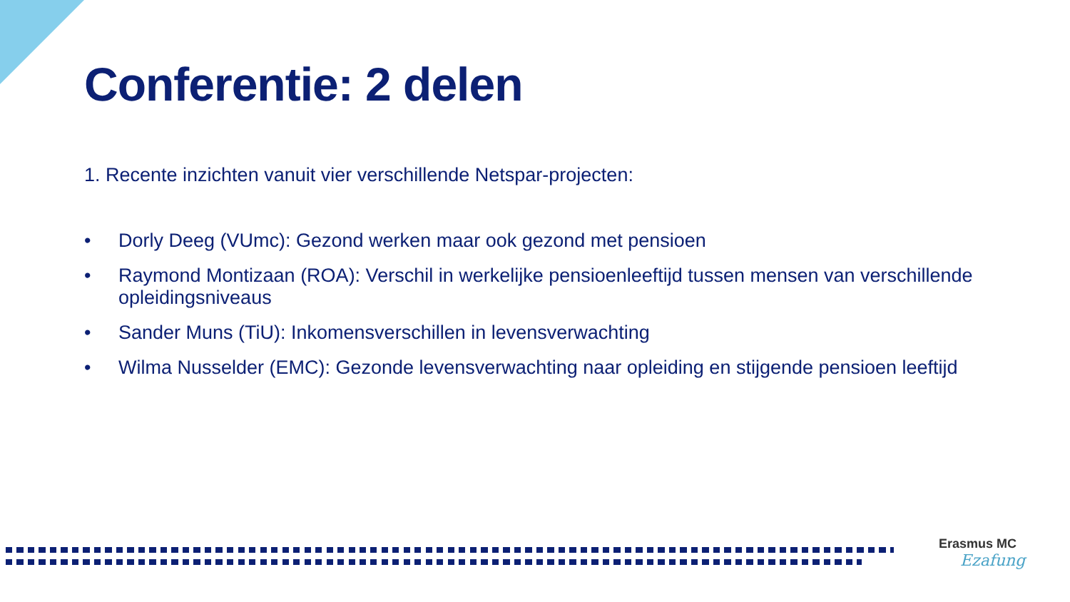Conferentie: 2 delen
1. Recente inzichten vanuit vier verschillende Netspar-projecten:
• Dorly Deeg (VUmc): Gezond werken maar ook gezond met pensioen
• Raymond Montizaan (ROA): Verschil in werkelijke pensioenleeftijd tussen mensen van verschillende opleidingsniveaus
• Sander Muns (TiU): Inkomensverschillen in levensverwachting
• Wilma Nusselder (EMC): Gezonde levensverwachting naar opleiding en stijgende pensioen leeftijd
Erasmus MC
Ezafung